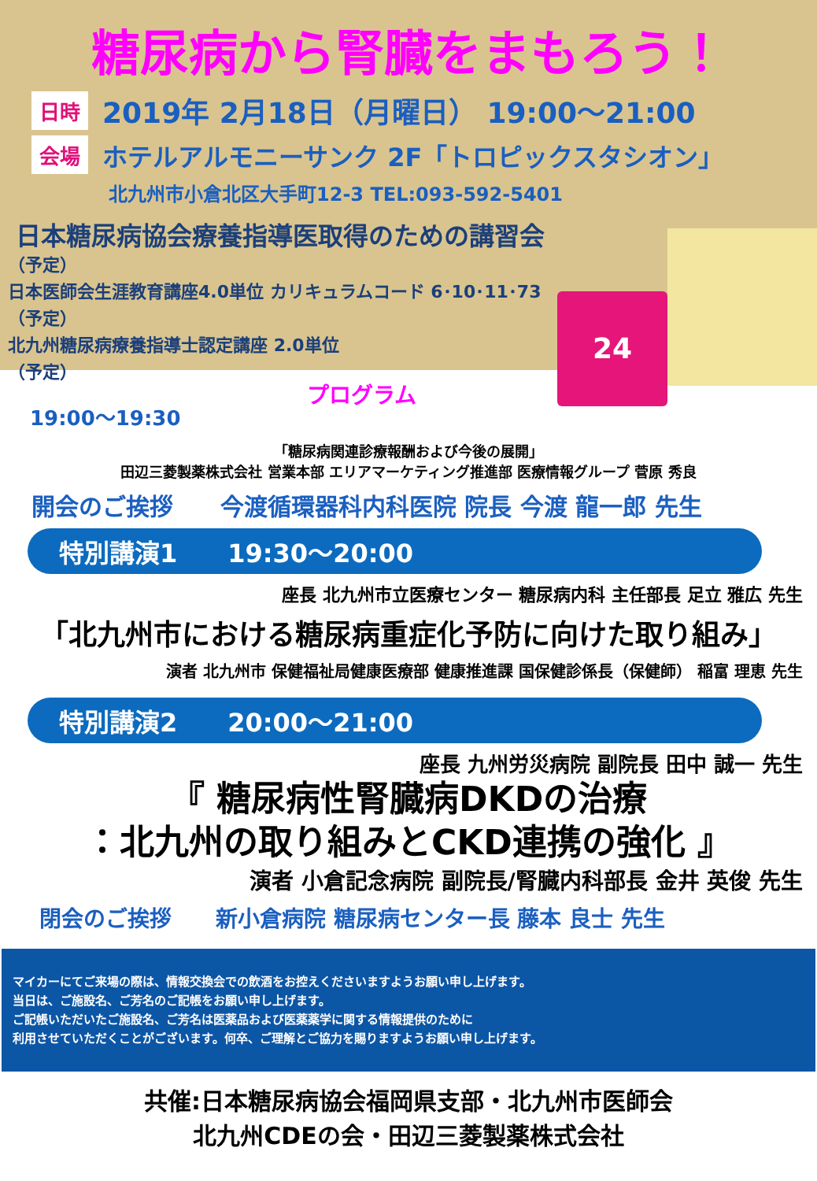糖尿病から腎臓をまもろう！
日時 2019年 2月18日（月曜日） 19:00～21:00
会場 ホテルアルモニーサンク 2F「トロピックスタシオン」
北九州市小倉北区大手町12-3 TEL:093-592-5401
日本糖尿病協会療養指導医取得のための講習会
（予定）
日本医師会生涯教育講座4.0単位 カリキュラムコード 6･10･11･73
（予定）
北九州糖尿病療養指導士認定講座 2.0単位
（予定）
24
19:00～19:30 プログラム
「糖尿病関連診療報酬および今後の展開」
田辺三菱製薬株式会社 営業本部 エリアマーケティング推進部 医療情報グループ 菅原 秀良
開会のご挨拶　　今渡循環器科内科医院 院長 今渡 龍一郎 先生
特別講演1　　19:30～20:00
座長 北九州市立医療センター 糖尿病内科 主任部長 足立 雅広 先生
「北九州市における糖尿病重症化予防に向けた取り組み」
演者 北九州市 保健福祉局健康医療部 健康推進課 国保健診係長（保健師） 稲富 理恵 先生
特別講演2　　20:00～21:00
座長 九州労災病院 副院長 田中 誠一 先生
『 糖尿病性腎臓病DKDの治療
：北九州の取り組みとCKD連携の強化 』
演者 小倉記念病院 副院長/腎臓内科部長 金井 英俊 先生
閉会のご挨拶　　新小倉病院 糖尿病センター長 藤本 良士 先生
マイカーにてご来場の際は、情報交換会での飲酒をお控えくださいますようお願い申し上げます。
当日は、ご施設名、ご芳名のご記帳をお願い申し上げます。
ご記帳いただいたご施設名、ご芳名は医薬品および医薬薬学に関する情報提供のために
利用させていただくことがございます。何卒、ご理解とご協力を賜りますようお願い申し上げます。
共催:日本糖尿病協会福岡県支部・北九州市医師会
北九州CDEの会・田辺三菱製薬株式会社